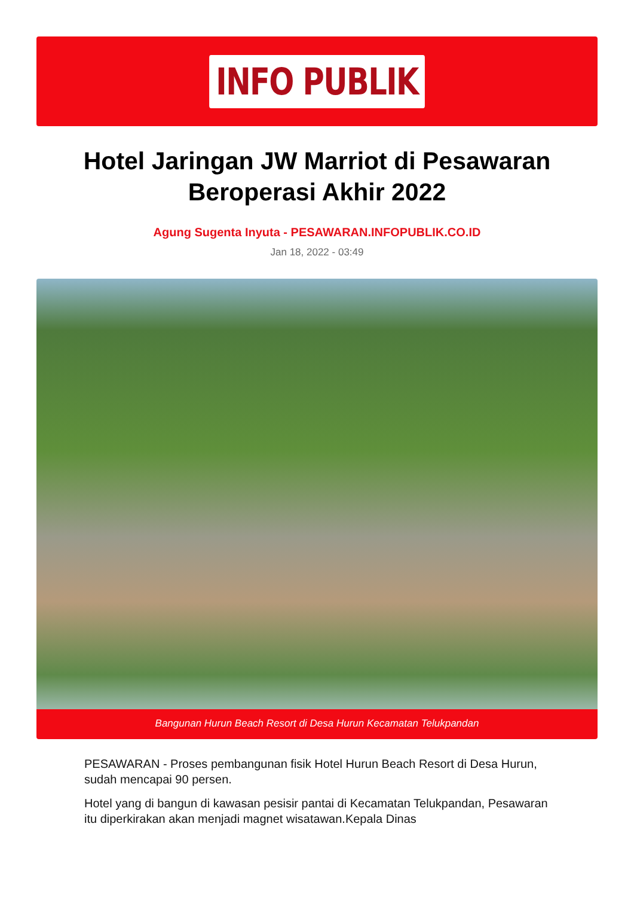INFO PUBLIK
Hotel Jaringan JW Marriot di Pesawaran Beroperasi Akhir 2022
Agung Sugenta Inyuta - PESAWARAN.INFOPUBLIK.CO.ID
Jan 18, 2022 - 03:49
Bangunan Hurun Beach Resort di Desa Hurun Kecamatan Telukpandan
PESAWARAN - Proses pembangunan fisik Hotel Hurun Beach Resort di Desa Hurun, sudah mencapai 90 persen.
Hotel yang di bangun di kawasan pesisir pantai di Kecamatan Telukpandan, Pesawaran itu diperkirakan akan menjadi magnet wisatawan.Kepala Dinas